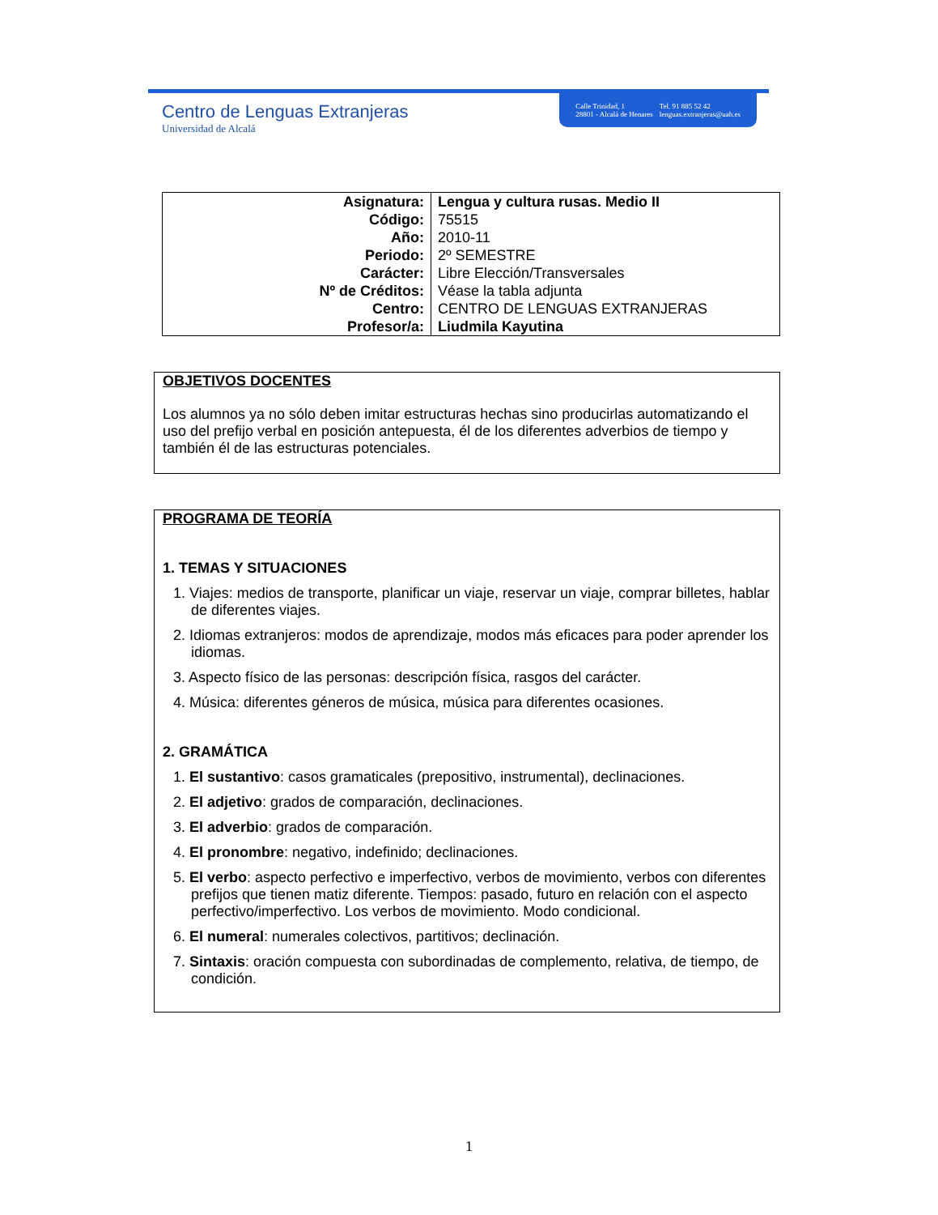Centro de Lenguas Extranjeras
Universidad de Alcalá
Calle Trinidad, 1
28801 - Alcalá de Henares
Tel. 91 885 52 42
lenguas.extranjeras@uah.es
| Asignatura: | Lengua y cultura rusas. Medio II |
| Código: | 75515 |
| Año: | 2010-11 |
| Periodo: | 2º SEMESTRE |
| Carácter: | Libre Elección/Transversales |
| Nº de Créditos: | Véase la tabla adjunta |
| Centro: | CENTRO DE LENGUAS EXTRANJERAS |
| Profesor/a: | Liudmila Kayutina |
OBJETIVOS DOCENTES
Los alumnos ya no sólo deben imitar estructuras hechas sino producirlas automatizando el uso del prefijo verbal en posición antepuesta, él de los diferentes adverbios de tiempo y también él de las estructuras potenciales.
PROGRAMA DE TEORÍA
1. TEMAS Y SITUACIONES
1. Viajes: medios de transporte, planificar un viaje, reservar un viaje, comprar billetes, hablar de diferentes viajes.
2. Idiomas extranjeros: modos de aprendizaje, modos más eficaces para poder aprender los idiomas.
3. Aspecto físico de las personas: descripción física, rasgos del carácter.
4. Música: diferentes géneros de música, música para diferentes ocasiones.
2. GRAMÁTICA
1. El sustantivo: casos gramaticales (prepositivo, instrumental), declinaciones.
2. El adjetivo: grados de comparación, declinaciones.
3. El adverbio: grados de comparación.
4. El pronombre: negativo, indefinido; declinaciones.
5. El verbo: aspecto perfectivo e imperfectivo, verbos de movimiento, verbos con diferentes prefijos que tienen matiz diferente. Tiempos: pasado, futuro en relación con el aspecto perfectivo/imperfectivo. Los verbos de movimiento. Modo condicional.
6. El numeral: numerales colectivos, partitivos; declinación.
7. Sintaxis: oración compuesta con subordinadas de complemento, relativa, de tiempo, de condición.
1